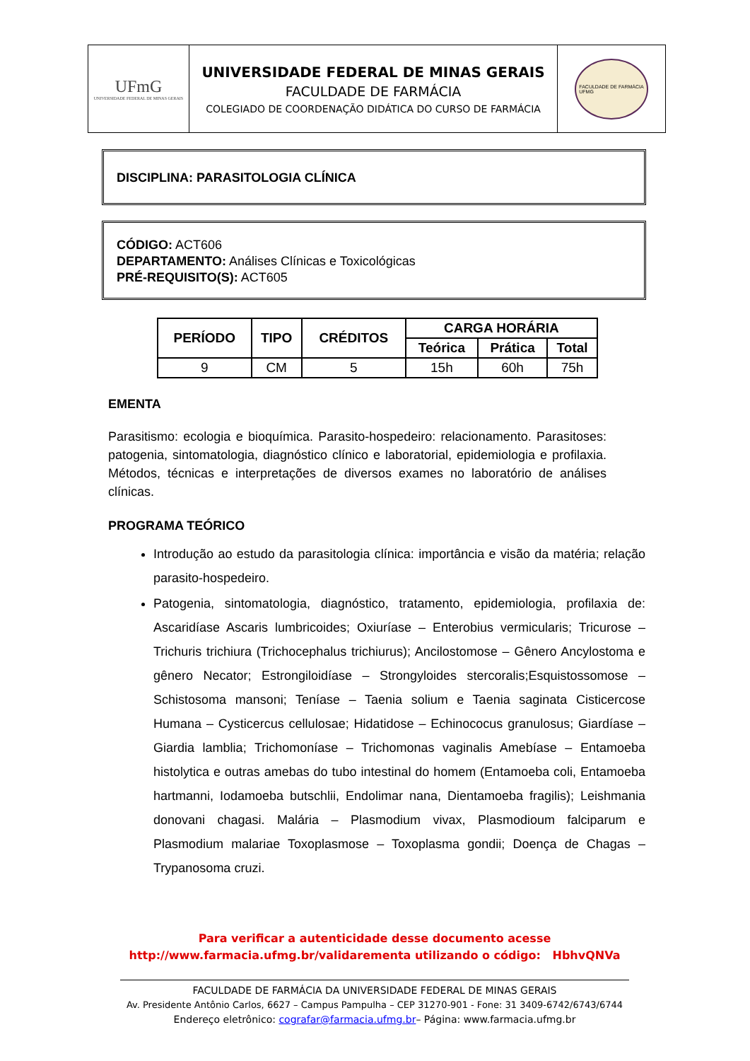UFmG
UNIVERSIDADE FEDERAL DE MINAS GERAIS
UNIVERSIDADE FEDERAL DE MINAS GERAIS
FACULDADE DE FARMÁCIA
COLEGIADO DE COORDENAÇÃO DIDÁTICA DO CURSO DE FARMÁCIA
FACULDADE DE FARMÁCIA
UFMG
DISCIPLINA: PARASITOLOGIA CLÍNICA
CÓDIGO: ACT606
DEPARTAMENTO: Análises Clínicas e Toxicológicas
PRÉ-REQUISITO(S): ACT605
| PERÍODO | TIPO | CRÉDITOS | CARGA HORÁRIA | | |
| --- | --- | --- | --- | --- | --- |
| | | | Teórica | Prática | Total |
| 9 | CM | 5 | 15h | 60h | 75h |
EMENTA
Parasitismo: ecologia e bioquímica. Parasito-hospedeiro: relacionamento. Parasitoses: patogenia, sintomatologia, diagnóstico clínico e laboratorial, epidemiologia e profilaxia. Métodos, técnicas e interpretações de diversos exames no laboratório de análises clínicas.
PROGRAMA TEÓRICO
Introdução ao estudo da parasitologia clínica: importância e visão da matéria; relação parasito-hospedeiro.
Patogenia, sintomatologia, diagnóstico, tratamento, epidemiologia, profilaxia de: Ascaridíase Ascaris lumbricoides; Oxiuríase – Enterobius vermicularis; Tricurose – Trichuris trichiura (Trichocephalus trichiurus); Ancilostomose – Gênero Ancylostoma e gênero Necator; Estrongiloidíase – Strongyloides stercoralis;Esquistossomose – Schistosoma mansoni; Teníase – Taenia solium e Taenia saginata Cisticercose Humana – Cysticercus cellulosae; Hidatidose – Echinococus granulosus; Giardíase – Giardia lamblia; Trichomoníase – Trichomonas vaginalis Amebíase – Entamoeba histolytica e outras amebas do tubo intestinal do homem (Entamoeba coli, Entamoeba hartmanni, Iodamoeba butschlii, Endolimar nana, Dientamoeba fragilis); Leishmania donovani chagasi. Malária – Plasmodium vivax, Plasmodioum falciparum e Plasmodium malariae Toxoplasmose – Toxoplasma gondii; Doença de Chagas – Trypanosoma cruzi.
Para verificar a autenticidade desse documento acesse
http://www.farmacia.ufmg.br/validarementa utilizando o código: HbhvQNVa
FACULDADE DE FARMÁCIA DA UNIVERSIDADE FEDERAL DE MINAS GERAIS
Av. Presidente Antônio Carlos, 6627 – Campus Pampulha – CEP 31270-901 - Fone: 31 3409-6742/6743/6744
Endereço eletrônico: cografar@farmacia.ufmg.br– Página: www.farmacia.ufmg.br